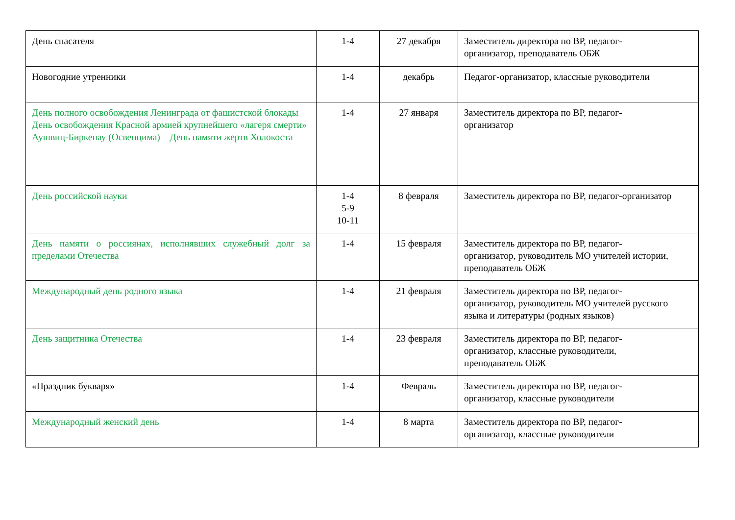| День спасателя | 1-4 | 27 декабря | Заместитель директора по ВР, педагог- организатор, преподаватель ОБЖ |
| Новогодние утренники | 1-4 | декабрь | Педагог-организатор, классные руководители |
| День полного освобождения Ленинграда от фашистской блокады День освобождения Красной армией крупнейшего «лагеря смерти» Аушвиц-Биркенау (Освенцима) – День памяти жертв Холокоста | 1-4 | 27 января | Заместитель директора по ВР, педагог- организатор |
| День российской науки | 1-4 5-9 10-11 | 8 февраля | Заместитель директора по ВР, педагог-организатор |
| День памяти о россиянах, исполнявших служебный долг за пределами Отечества | 1-4 | 15 февраля | Заместитель директора по ВР, педагог- организатор, руководитель МО учителей истории, преподаватель ОБЖ |
| Международный день родного языка | 1-4 | 21 февраля | Заместитель директора по ВР, педагог- организатор, руководитель МО учителей русского языка и литературы (родных языков) |
| День защитника Отечества | 1-4 | 23 февраля | Заместитель директора по ВР, педагог- организатор, классные руководители, преподаватель ОБЖ |
| «Праздник букваря» | 1-4 | Февраль | Заместитель директора по ВР, педагог- организатор, классные руководители |
| Международный женский день | 1-4 | 8 марта | Заместитель директора по ВР, педагог- организатор, классные руководители |